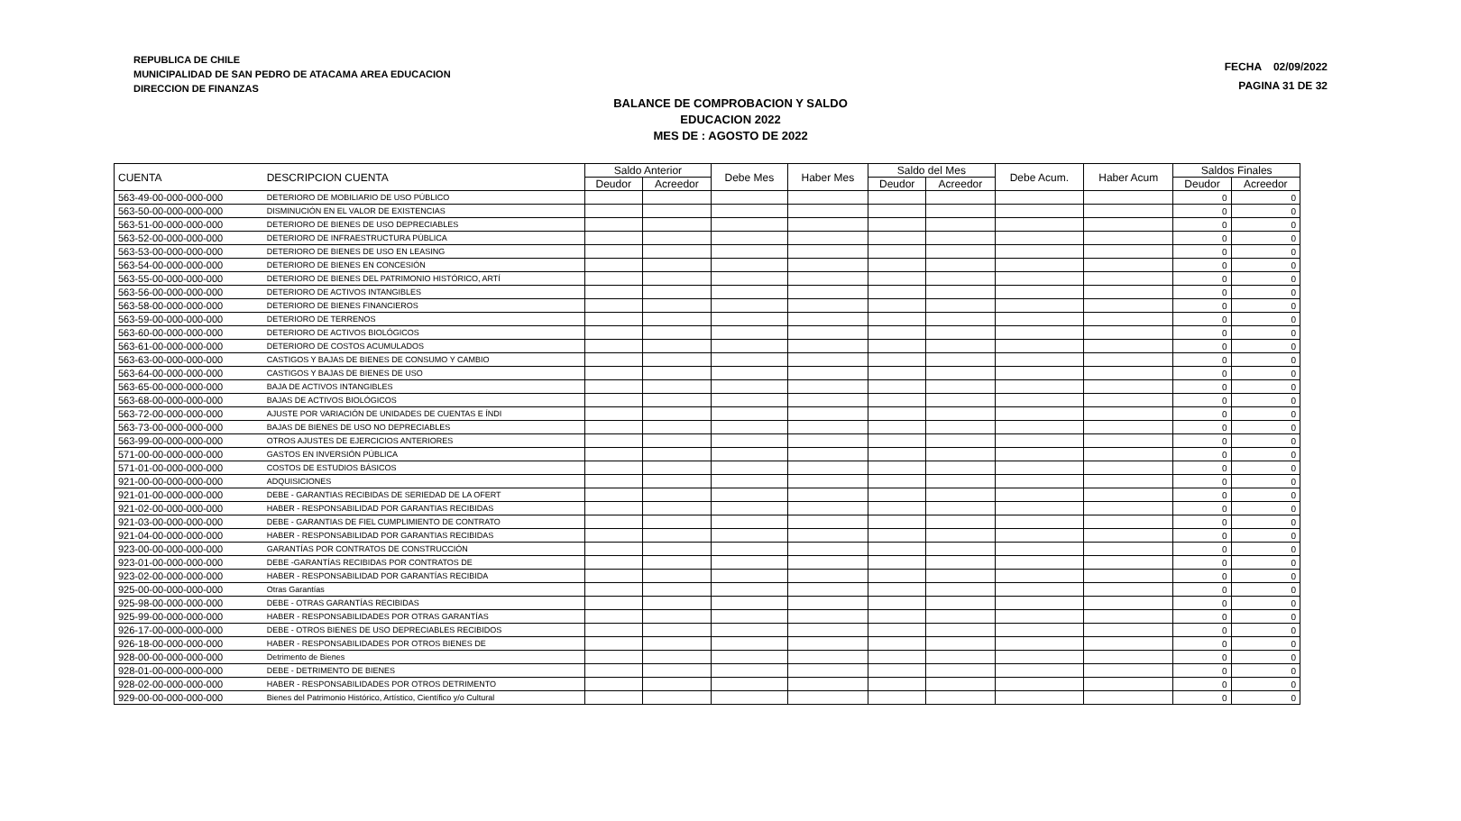REPUBLICA DE CHILE
MUNICIPALIDAD DE SAN PEDRO DE ATACAMA AREA EDUCACION
DIRECCION DE FINANZAS
FECHA 02/09/2022
PAGINA 31 DE 32
BALANCE DE COMPROBACION Y SALDO
EDUCACION 2022
MES DE : AGOSTO DE 2022
| CUENTA | DESCRIPCION CUENTA | Saldo Anterior | | Debe Mes | Haber Mes | Saldo del Mes | | Debe Acum. | Haber Acum | Saldos Finales | |
| --- | --- | --- | --- | --- | --- | --- | --- | --- | --- | --- | --- |
| | | Deudor | Acreedor | | | Deudor | Acreedor | | | Deudor | Acreedor |
| 563-49-00-000-000-000 | DETERIORO DE MOBILIARIO DE USO PÚBLICO | | | | | | | | | 0 | 0 |
| 563-50-00-000-000-000 | DISMINUCIÓN EN EL VALOR DE EXISTENCIAS | | | | | | | | | 0 | 0 |
| 563-51-00-000-000-000 | DETERIORO DE BIENES DE USO DEPRECIABLES | | | | | | | | | 0 | 0 |
| 563-52-00-000-000-000 | DETERIORO DE INFRAESTRUCTURA PÚBLICA | | | | | | | | | 0 | 0 |
| 563-53-00-000-000-000 | DETERIORO DE BIENES DE USO EN LEASING | | | | | | | | | 0 | 0 |
| 563-54-00-000-000-000 | DETERIORO DE BIENES EN CONCESIÓN | | | | | | | | | 0 | 0 |
| 563-55-00-000-000-000 | DETERIORO DE BIENES DEL PATRIMONIO HISTÓRICO, ARTÍ | | | | | | | | | 0 | 0 |
| 563-56-00-000-000-000 | DETERIORO DE ACTIVOS INTANGIBLES | | | | | | | | | 0 | 0 |
| 563-58-00-000-000-000 | DETERIORO DE BIENES FINANCIEROS | | | | | | | | | 0 | 0 |
| 563-59-00-000-000-000 | DETERIORO DE TERRENOS | | | | | | | | | 0 | 0 |
| 563-60-00-000-000-000 | DETERIORO DE ACTIVOS BIOLÓGICOS | | | | | | | | | 0 | 0 |
| 563-61-00-000-000-000 | DETERIORO DE COSTOS ACUMULADOS | | | | | | | | | 0 | 0 |
| 563-63-00-000-000-000 | CASTIGOS Y BAJAS DE BIENES DE CONSUMO Y CAMBIO | | | | | | | | | 0 | 0 |
| 563-64-00-000-000-000 | CASTIGOS Y BAJAS DE BIENES DE USO | | | | | | | | | 0 | 0 |
| 563-65-00-000-000-000 | BAJA DE ACTIVOS INTANGIBLES | | | | | | | | | 0 | 0 |
| 563-68-00-000-000-000 | BAJAS DE ACTIVOS BIOLÓGICOS | | | | | | | | | 0 | 0 |
| 563-72-00-000-000-000 | AJUSTE POR VARIACIÓN DE UNIDADES DE CUENTAS E ÍNDI | | | | | | | | | 0 | 0 |
| 563-73-00-000-000-000 | BAJAS DE BIENES DE USO NO DEPRECIABLES | | | | | | | | | 0 | 0 |
| 563-99-00-000-000-000 | OTROS AJUSTES DE EJERCICIOS ANTERIORES | | | | | | | | | 0 | 0 |
| 571-00-00-000-000-000 | GASTOS EN INVERSIÓN PÚBLICA | | | | | | | | | 0 | 0 |
| 571-01-00-000-000-000 | COSTOS DE ESTUDIOS BÁSICOS | | | | | | | | | 0 | 0 |
| 921-00-00-000-000-000 | ADQUISICIONES | | | | | | | | | 0 | 0 |
| 921-01-00-000-000-000 | DEBE - GARANTIAS RECIBIDAS DE SERIEDAD DE LA OFERT | | | | | | | | | 0 | 0 |
| 921-02-00-000-000-000 | HABER - RESPONSABILIDAD POR GARANTIAS RECIBIDAS | | | | | | | | | 0 | 0 |
| 921-03-00-000-000-000 | DEBE - GARANTIAS DE FIEL CUMPLIMIENTO DE CONTRATO | | | | | | | | | 0 | 0 |
| 921-04-00-000-000-000 | HABER - RESPONSABILIDAD POR GARANTIAS RECIBIDAS | | | | | | | | | 0 | 0 |
| 923-00-00-000-000-000 | GARANTÍAS POR CONTRATOS DE CONSTRUCCIÓN | | | | | | | | | 0 | 0 |
| 923-01-00-000-000-000 | DEBE -GARANTÍAS RECIBIDAS POR CONTRATOS DE | | | | | | | | | 0 | 0 |
| 923-02-00-000-000-000 | HABER - RESPONSABILIDAD POR GARANTÍAS RECIBIDA | | | | | | | | | 0 | 0 |
| 925-00-00-000-000-000 | Otras Garantías | | | | | | | | | 0 | 0 |
| 925-98-00-000-000-000 | DEBE - OTRAS GARANTÍAS RECIBIDAS | | | | | | | | | 0 | 0 |
| 925-99-00-000-000-000 | HABER - RESPONSABILIDADES POR OTRAS GARANTÍAS | | | | | | | | | 0 | 0 |
| 926-17-00-000-000-000 | DEBE - OTROS BIENES DE USO DEPRECIABLES RECIBIDOS | | | | | | | | | 0 | 0 |
| 926-18-00-000-000-000 | HABER - RESPONSABILIDADES POR OTROS BIENES DE | | | | | | | | | 0 | 0 |
| 928-00-00-000-000-000 | Detrimento de Bienes | | | | | | | | | 0 | 0 |
| 928-01-00-000-000-000 | DEBE - DETRIMENTO DE BIENES | | | | | | | | | 0 | 0 |
| 928-02-00-000-000-000 | HABER - RESPONSABILIDADES POR OTROS DETRIMENTO | | | | | | | | | 0 | 0 |
| 929-00-00-000-000-000 | Bienes del Patrimonio Histórico, Artístico, Científico y/o Cultural | | | | | | | | | 0 | 0 |